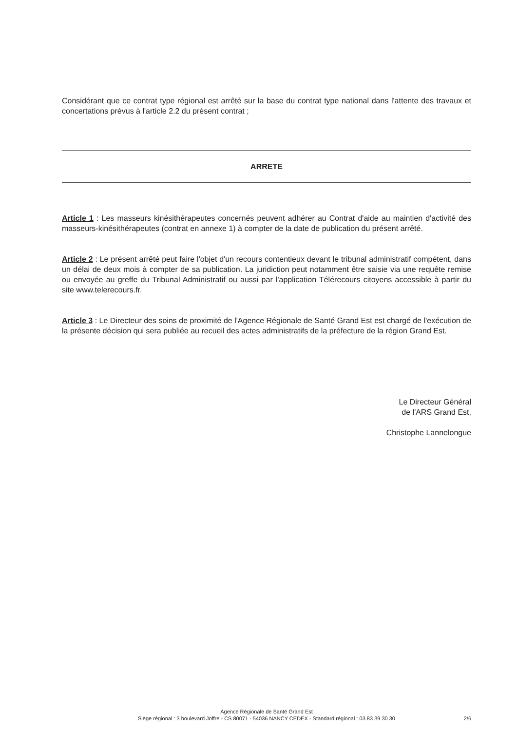Considérant que ce contrat type régional est arrêté sur la base du contrat type national dans l'attente des travaux et concertations prévus à l'article 2.2 du présent contrat ;
ARRETE
Article 1 : Les masseurs kinésithérapeutes concernés peuvent adhérer au Contrat d'aide au maintien d'activité des masseurs-kinésithérapeutes (contrat en annexe 1) à compter de la date de publication du présent arrêté.
Article 2 : Le présent arrêté peut faire l'objet d'un recours contentieux devant le tribunal administratif compétent, dans un délai de deux mois à compter de sa publication. La juridiction peut notamment être saisie via une requête remise ou envoyée au greffe du Tribunal Administratif ou aussi par l'application Télérecours citoyens accessible à partir du site www.telerecours.fr.
Article 3 : Le Directeur des soins de proximité de l'Agence Régionale de Santé Grand Est est chargé de l'exécution de la présente décision qui sera publiée au recueil des actes administratifs de la préfecture de la région Grand Est.
Le Directeur Général
de l'ARS Grand Est,
Christophe Lannelongue
Agence Régionale de Santé Grand Est
Siège régional : 3 boulevard Joffre - CS 80071 - 54036 NANCY CEDEX - Standard régional : 03 83 39 30 30
2/6